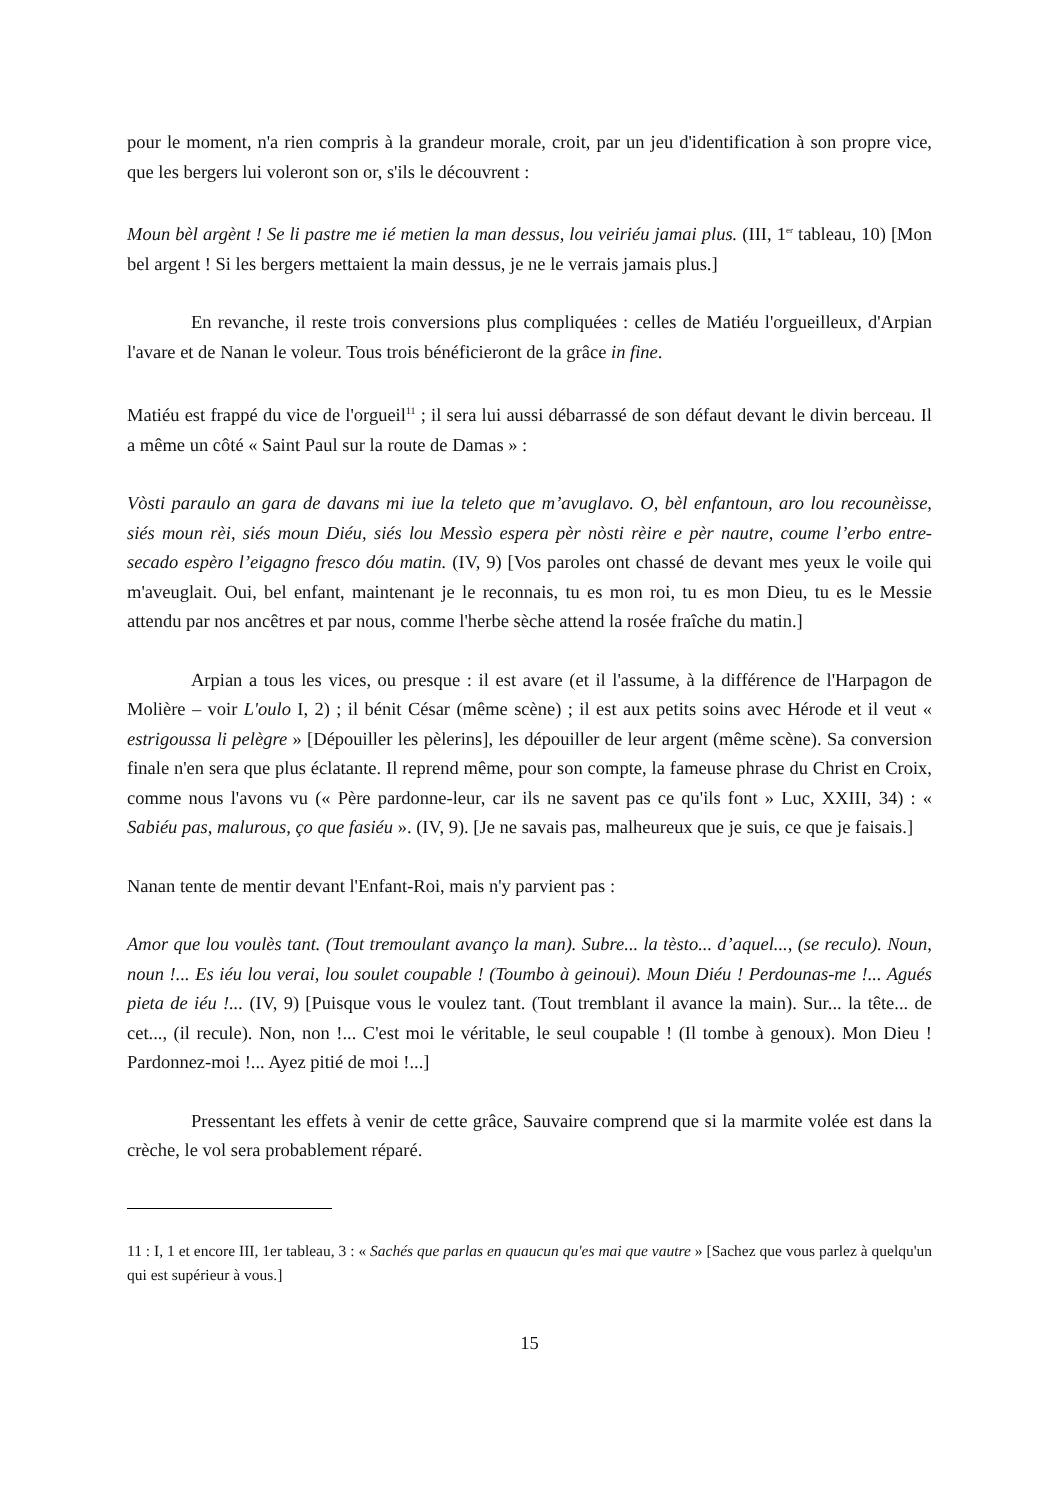pour le moment, n'a rien compris à la grandeur morale, croit, par un jeu d'identification à son propre vice, que les bergers lui voleront son or, s'ils le découvrent :
Moun bèl argènt ! Se li pastre me ié metien la man dessus, lou veiriéu jamai plus. (III, 1<sup>er</sup> tableau, 10) [Mon bel argent ! Si les bergers mettaient la main dessus, je ne le verrais jamais plus.]
En revanche, il reste trois conversions plus compliquées : celles de Matiéu l'orgueilleux, d'Arpian l'avare et de Nanan le voleur. Tous trois bénéficieront de la grâce in fine.
Matiéu est frappé du vice de l'orgueil<sup>11</sup> ; il sera lui aussi débarrassé de son défaut devant le divin berceau. Il a même un côté « Saint Paul sur la route de Damas » :
Vòsti paraulo an gara de davans mi iue la teleto que m’avuglavo. O, bèl enfantoun, aro lou recounèisse, siés moun rèi, siés moun Diéu, siés lou Messìo espera pèr nòsti rèire e pèr nautre, coume l’erbo entre-secado espèro l’eigagno fresco dóu matin. (IV, 9) [Vos paroles ont chassé de devant mes yeux le voile qui m'aveuglait. Oui, bel enfant, maintenant je le reconnais, tu es mon roi, tu es mon Dieu, tu es le Messie attendu par nos ancêtres et par nous, comme l'herbe sèche attend la rosée fraîche du matin.]
Arpian a tous les vices, ou presque : il est avare (et il l'assume, à la différence de l'Harpagon de Molière – voir L'oulo I, 2) ; il bénit César (même scène) ; il est aux petits soins avec Hérode et il veut « estrigoussa li pelègre » [Dépouiller les pèlerins], les dépouiller de leur argent (même scène). Sa conversion finale n'en sera que plus éclatante. Il reprend même, pour son compte, la fameuse phrase du Christ en Croix, comme nous l'avons vu (« Père pardonne-leur, car ils ne savent pas ce qu'ils font » Luc, XXIII, 34) : « Sabiéu pas, malurous, ço que fasiéu ». (IV, 9). [Je ne savais pas, malheureux que je suis, ce que je faisais.]
Nanan tente de mentir devant l'Enfant-Roi, mais n'y parvient pas :
Amor que lou voulès tant. (Tout tremoulant avanço la man). Subre... la tèsto... d’aquel..., (se reculo). Noun, noun !... Es iéu lou verai, lou soulet coupable ! (Toumbo à geinoui). Moun Diéu ! Perdounas-me !... Agués pieta de iéu !... (IV, 9) [Puisque vous le voulez tant. (Tout tremblant il avance la main). Sur... la tête... de cet..., (il recule). Non, non !... C'est moi le véritable, le seul coupable ! (Il tombe à genoux). Mon Dieu ! Pardonnez-moi !... Ayez pitié de moi !...]
Pressentant les effets à venir de cette grâce, Sauvaire comprend que si la marmite volée est dans la crèche, le vol sera probablement réparé.
11 : I, 1 et encore III, 1er tableau, 3 : « Sachés que parlas en quaucun qu'es mai que vautre » [Sachez que vous parlez à quelqu'un qui est supérieur à vous.]
15